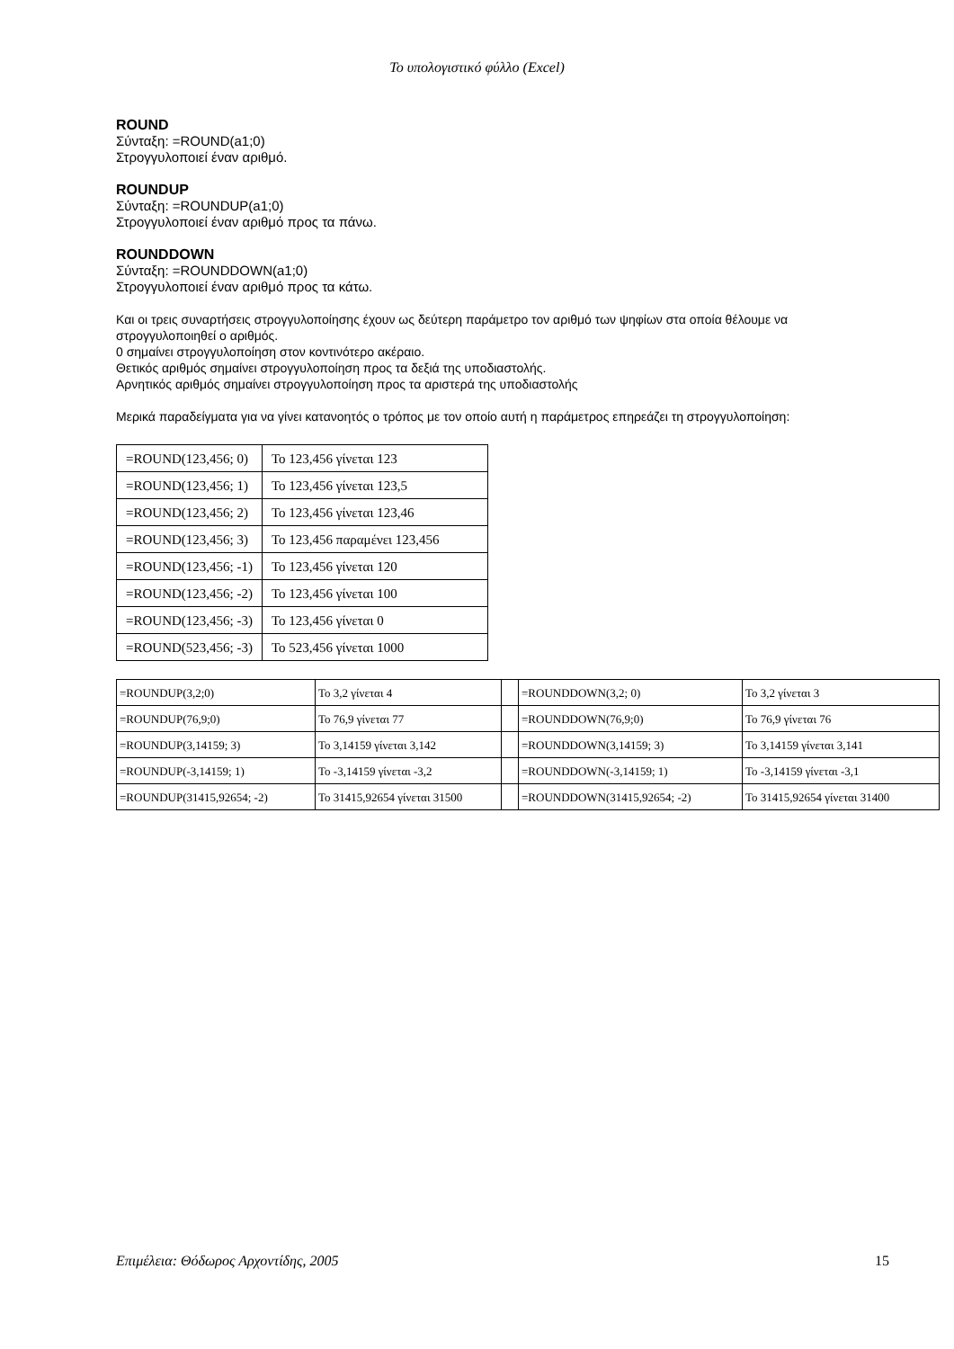Το υπολογιστικό φύλλο (Excel)
ROUND
Σύνταξη: =ROUND(a1;0)
Στρογγυλοποιεί έναν αριθμό.
ROUNDUP
Σύνταξη: =ROUNDUP(a1;0)
Στρογγυλοποιεί έναν αριθμό προς τα πάνω.
ROUNDDOWN
Σύνταξη: =ROUNDDOWN(a1;0)
Στρογγυλοποιεί έναν αριθμό προς τα κάτω.
Και οι τρεις συναρτήσεις στρογγυλοποίησης έχουν ως δεύτερη παράμετρο τον αριθμό των ψηφίων στα οποία θέλουμε να στρογγυλοποιηθεί ο αριθμός.
0 σημαίνει στρογγυλοποίηση στον κοντινότερο ακέραιο.
Θετικός αριθμός σημαίνει στρογγυλοποίηση προς τα δεξιά της υποδιαστολής.
Αρνητικός αριθμός σημαίνει στρογγυλοποίηση προς τα αριστερά της υποδιαστολής
Μερικά παραδείγματα για να γίνει κατανοητός ο τρόπος με τον οποίο αυτή η παράμετρος επηρεάζει τη στρογγυλοποίηση:
| =ROUND(123,456; 0) | Το 123,456 γίνεται 123 |
| =ROUND(123,456; 1) | Το 123,456 γίνεται 123,5 |
| =ROUND(123,456; 2) | Το 123,456 γίνεται 123,46 |
| =ROUND(123,456; 3) | Το 123,456 παραμένει 123,456 |
| =ROUND(123,456; -1) | Το 123,456 γίνεται 120 |
| =ROUND(123,456; -2) | Το 123,456 γίνεται 100 |
| =ROUND(123,456; -3) | Το 123,456 γίνεται 0 |
| =ROUND(523,456; -3) | Το 523,456 γίνεται 1000 |
| =ROUNDUP(3,2;0) | Το 3,2 γίνεται 4 | | =ROUNDDOWN(3,2; 0) | Το 3,2 γίνεται 3 |
| =ROUNDUP(76,9;0) | Το 76,9 γίνεται 77 | | =ROUNDDOWN(76,9;0) | Το 76,9 γίνεται 76 |
| =ROUNDUP(3,14159; 3) | Το 3,14159 γίνεται 3,142 | | =ROUNDDOWN(3,14159; 3) | Το 3,14159 γίνεται 3,141 |
| =ROUNDUP(-3,14159; 1) | Το -3,14159 γίνεται -3,2 | | =ROUNDDOWN(-3,14159; 1) | Το -3,14159 γίνεται -3,1 |
| =ROUNDUP(31415,92654; -2) | Το 31415,92654 γίνεται 31500 | | =ROUNDDOWN(31415,92654; -2) | Το 31415,92654 γίνεται 31400 |
Επιμέλεια: Θόδωρος Αρχοντίδης, 2005 15